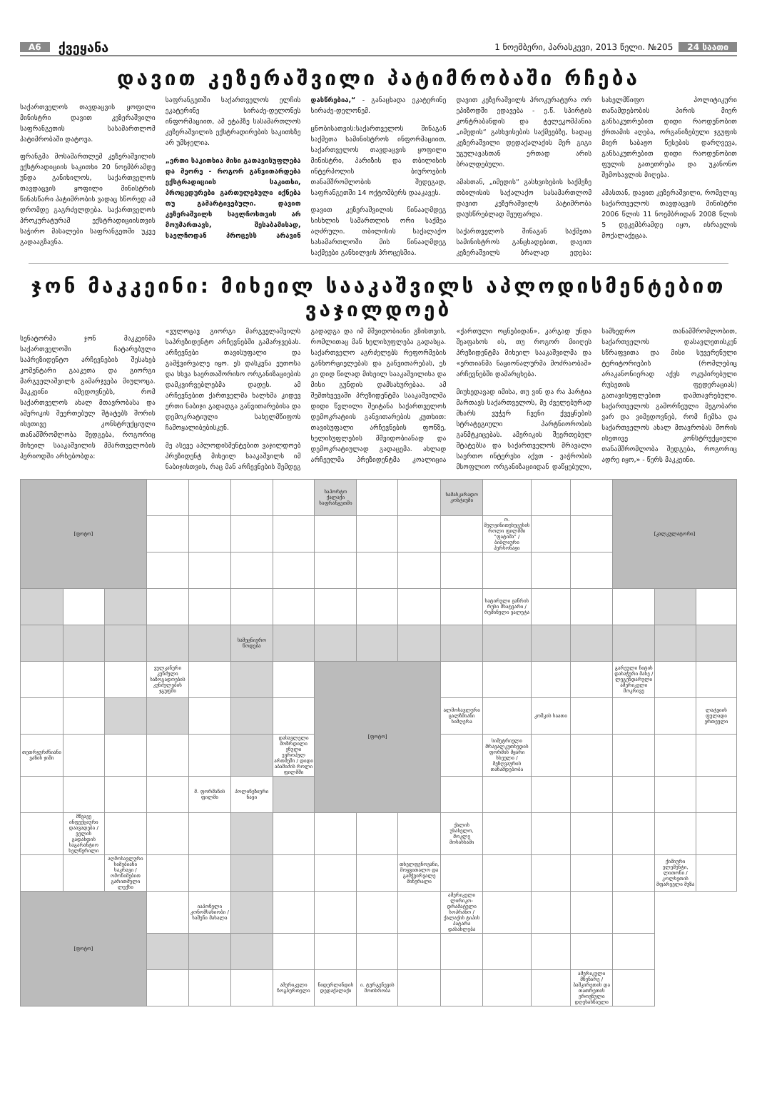A6 ქვეყანა 1 ნოემბერი, პარასკევი, 2013 წელი. №205 24 საათი
დავით კეზერაშვილი პატიმრობაში რჩება
საქართველოს თავდაცვის ყოფილი მინისტრი დავით კეზერაშვილი საფრანგეთის სასამართლომ პატიმრობაში დატოვა.
ფრანგმა მოსამართლემ კეზერაშვილის ექსტრადიციის საკითხი 20 ნოემბრამდე უნდა განიხილოს, საქართველოს თავდაცვის ყოფილი მინისტრის წინასწარი პატიმრობის ვადაც სწორედ ამ დრომდე გაგრძელდება. საქართველოს პროკურატურამ ექსტრადიციისთვის საჭირო მასალები საფრანგეთში უკვე გადააგზავნა.
საფრანგეთში საქართველოს ელჩის ეკატერინე სირაძე-დელონეს ინფორმაციით, ამ ეტაპზე სასამართლოს კეზერაშვილის ექსტრადირების საკითხზე არ უმსჯელია.
„ერთი საკითხია მისი გათავისუფლება და მეორე - როგორ განვითარდება ექსტრადიციის საკითხი, პროცედურები გართულებული იქნება თუ გამარტივებული. დავით კეზერაშვილს საელჩოსთვის არ მოუმართავს, შესაბამისად, საელჩოდან პროცესს არავინ დასწრებია,“ - განაცხადა ეკატერინე სირაძე-დელონემ.
ცნობისათვის:საქართველოს შინაგან საქმეთა სამინისტროს ინფორმაციით, საქართველოს თავდაცვის ყოფილი მინისტრი, პარიზის და თბილისის ინტერპოლის ბიუროების თანამშრომლობის შედეგად, საფრანგეთში 14 ოქტომბერს დააკავეს.
დავით კეზერაშვილის წინააღმდეგ სისხლის სამართლის ორი საქმეა აღძრული. თბილისის საქალაქო სასამართლოში მის წინააღმდეგ საქმეები განხილვის პროცესშია.
დავით კეზერაშვილს პროკურატურა ორ ეპიზოდში ედავება - ე.წ. სპირტის კონტრაბანდის და ტელეკომპანია „იმედის“ გასხვისების საქმეებზე, სადაც კეზერაშვილი დედაქალაქის მერ გიგი უგულავასთან ერთად არის ბრალდებული.
ამასთან, „იმედის“ გასხვისების საქმეზე თბილისის საქალაქო სასამართლომ დავით კეზერაშვილს პატიმრობა დაუსწრებლად შეუფარდა.
საქართველოს შინაგან საქმეთა სამინისტროს განცხადებით, დავით კეზერაშვილს ბრალად ედება: სახელმწიფო პოლიტიკური თანამდებობის პირის მიერ განსაკუთრებით დიდი რაოდენობით ქრთამის აღება, ორგანიზებული ჯგუფის მიერ საბაჟო წესების დარღვევა, განსაკუთრებით დიდი რაოდენობით ფულის გათეთრება და უკანონო შემოსავლის მიღება.
ამასთან, დავით კეზერაშვილი, რომელიც საქართველოს თავდაცვის მინისტრი 2006 წლის 11 ნოემბრიდან 2008 წლის 5 დეკემბრამდე იყო, ისრაელის მოქალაქეცაა.
ჯონ მაკკეინი: მიხეილ სააკაშვილს აპლოდისმენტებით ვაჯილდოებ
სენატორმა ჯონ მაკკეინმა საქართველოში ჩატარებული საპრეზიდენტო არჩევნების შესახებ კომენტარი გააკეთა და გიორგი მარგველაშვილს გამარჯვება მიულოცა. მაკკეინი იმედოვნებს, რომ საქართველოს ახალ მთავრობასა და ამერიკის შეერთებულ შტატებს შორის ისეთივე კონსტრუქციული თანამშრომლობა შედგება, როგორიც მიხეილ სააკაშვილის მმართველობის პერიოდში არსებობდა:
«ვულოცავ გიორგი მარგველაშვილს საპრეზიდენტო არჩევნებში გამარჯვებას. არჩევნები თავისუფალი და გამჭვირვალე იყო. ეს დასკვნა ეუთოსა და სხვა საერთაშორისო ორგანიზაციების დამკვირვებლებმა დადეს. ამ არჩევნებით ქართველმა ხალხმა კიდევ ერთი ნაბიჯი გადადგა განვითარებისა და დემოკრატიული სახელმწიფოს ჩამოყალიბებისკენ.
მე ასევე აპლოდისმენტებით ვაჯილდოებ პრეზიდენტ მიხეილ სააკაშვილს იმ ნაბიჯისთვის, რაც მან არჩევნების შემდეგ გადადგა და იმ მშვიდობიანი გზისთვის, რომლითაც მან ხელისუფლება გადასცა. საქართველო აგრძელებს რეფორმების განხორციელებას და განვითარებას, ეს კი დიდ წილად მიხეილ სააკაშვილისა და მისი გუნდის დამსახურებაა. ამ შემთხვევაში პრეზიდენტმა სააკაშვილმა დიდი წვლილი შეიტანა საქართველოს დემოკრატიის განვითარების კუთხით: თავისუფალი არჩევნების ფონზე, ხელისუფლების მშვიდობიანად და დემოკრატიულად გადაცემა. ახლად არჩეულმა პრეზიდენტმა კოალიცია «ქართული ოცნებიდან», კარგად უნდა შეაფასოს ის, თუ როგორ მიიღეს პრეზიდენტმა მიხეილ სააკაშვილმა და «ერთიანმა ნაციონალურმა მოძრაობამ» არჩევნებში დამარცხება.
მიუხედავად იმისა, თუ ვინ და რა პარტია მართავს საქართველოს, მე ძველებურად მხარს ვუჭერ ჩვენი ქვეყნების სტრატეგიული პარტნიორობის განმტკიცებას. ამერიკის შეერთებულ შტატებსა და საქართველოს მრავალი საერთო ინტერესი აქვთ - ვაჭრობის მსოფლიო ორგანიზაციიდან დაწყებული, სამხედრო თანამშრომლობით, საქართველოს დასავლეთისკენ სწრაფვითა და მისი სუვერენული ტერიტორიების (რომლებიც არაკანონიერად აქვს ოკუპირებული რუსეთის ფედერაციას) გათავისუფლებით დამთავრებული. საქართველოს გამორჩეული მეგობარი ვარ და ვიმედოვნებ, რომ ჩემსა და საქართველოს ახალ მთავრობას შორის ისეთივე კონსტრუქციული თანამშრომლობა შედგება, როგორიც ადრე იყო,» - წერს მაკკეინი.
| [ფოტო] | | | | | | | საპორტო ქალაქი საფრანგეთში | | | სამასკარადო კოსტიუმი | | | | [კალკულატორი] | | |
| | | | | | | | | | | | ო. მელვინითუხუცესის როლი ფილმში "ფატიმა" / ბიბლიური პერსონაჟი | | | | | |
| | | | | | | | | | | | სატირული ჟანრის რუსი მხატვარი / რუმინული ვალუტა | | | | | |
| | | | | | სამეცნიერო წოდება | | | | | | | | | | | |
| | | | ვულკანური კუნძული საზოგადოების კუნძულების ჯგუფში | | | | [ფოტო] | | | | | | | გარეული ჩიტის დასაჭერი მახე / ლეგენდარული ამერიკელი მოკრივე | | |
| | | | | | | | | | | ალმოსავლური ცალზმიანი სიმღერა | | კოშკის საათი | | | | ლატვიის ფულადი ერთეული |
| თეთრყურძნიანი ვაზის ჯიში | | | | | | დასავლელი მოზრდილი ენული ევროპულ ართმეში / დიდი აბაშიძის როლი ფილმში | | | | | სიმეტრიული მრავალკუთხედის ფორმის მყარი სხეული / მეზღვაურის თანამდებობა | | | | | |
| | | | | მ. ფორმანის ფილმი | პოლინეზიური ნავი | | | | | | | | | | | |
| | მწვავე ინფექციური დაავადება / ველის გადახდის საგარანტიო ხელწერილი | | | | | | | | | ქალის უსახელო, მოკლე მოსასხამი | | | | | | |
| | | აღმოსავლური სიმებიანი საკრავი / ომონიმებით გარითმული ლექსი | | | | | | | თხელფენოვანი, მოყვითალო და გამჭვირვალე მინერალი | | | | | | ქიმიური ელემენტი, ლითონი / კოლხეთის მფარველი მუზა | |
| [ფოტო] | | | | იაპონელი კონომსახიობი / საშენი მასალა | | | | | | ამერიკელი ლირიკო-დრამატული სოპრანო / ქალაქის ტიპის პატარა დასახლება | | | | | | |
| | | | | | | ამერიკელი ჩოგბურთელი | ნიდერლანდის დედაქალაქი | ი. ტურგენევის მოთხრობა | | | | | ამერიკული მჩენარე / ბაშკირეთის და თათრეთის ეროვნული დღესასწაული | | | |